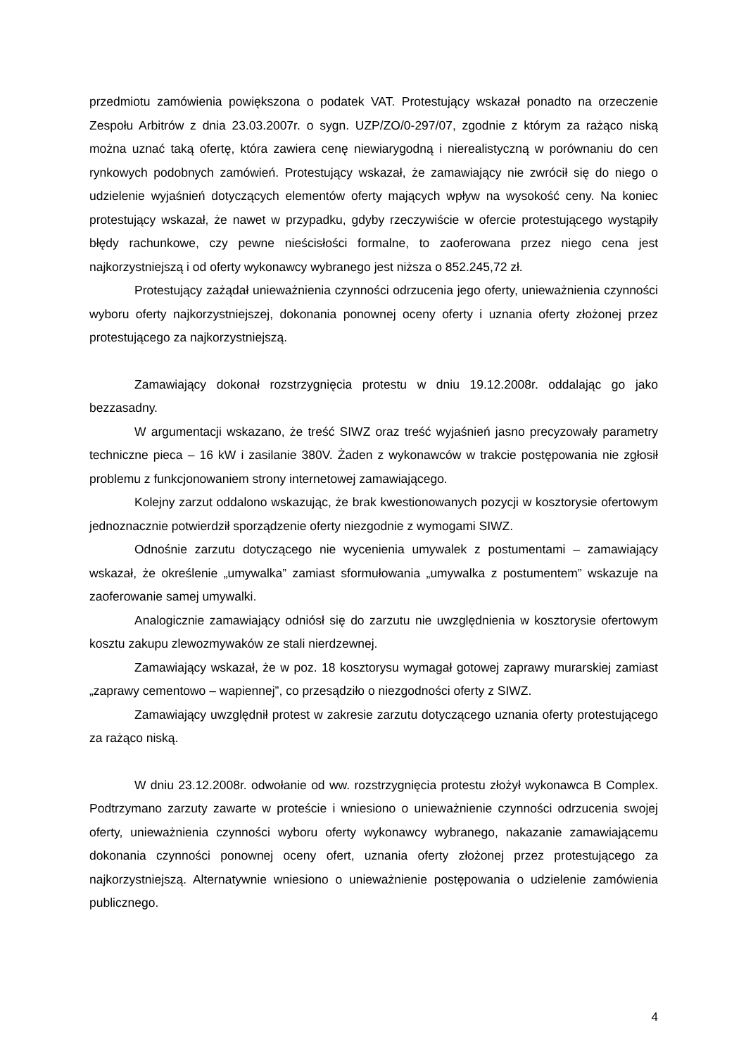przedmiotu zamówienia powiększona o podatek VAT. Protestujący wskazał ponadto na orzeczenie Zespołu Arbitrów z dnia 23.03.2007r. o sygn. UZP/ZO/0-297/07, zgodnie z którym za rażąco niską można uznać taką ofertę, która zawiera cenę niewiarygodną i nierealistyczną w porównaniu do cen rynkowych podobnych zamówień. Protestujący wskazał, że zamawiający nie zwrócił się do niego o udzielenie wyjaśnień dotyczących elementów oferty mających wpływ na wysokość ceny. Na koniec protestujący wskazał, że nawet w przypadku, gdyby rzeczywiście w ofercie protestującego wystąpiły błędy rachunkowe, czy pewne nieścisłości formalne, to zaoferowana przez niego cena jest najkorzystniejszą i od oferty wykonawcy wybranego jest niższa o 852.245,72 zł.
Protestujący zażądał unieważnienia czynności odrzucenia jego oferty, unieważnienia czynności wyboru oferty najkorzystniejszej, dokonania ponownej oceny oferty i uznania oferty złożonej przez protestującego za najkorzystniejszą.
Zamawiający dokonał rozstrzygnięcia protestu w dniu 19.12.2008r. oddalając go jako bezzasadny.
W argumentacji wskazano, że treść SIWZ oraz treść wyjaśnień jasno precyzowały parametry techniczne pieca – 16 kW i zasilanie 380V. Żaden z wykonawców w trakcie postępowania nie zgłosił problemu z funkcjonowaniem strony internetowej zamawiającego.
Kolejny zarzut oddalono wskazując, że brak kwestionowanych pozycji w kosztorysie ofertowym jednoznacznie potwierdził sporządzenie oferty niezgodnie z wymogami SIWZ.
Odnośnie zarzutu dotyczącego nie wycenienia umywalek z postumentami – zamawiający wskazał, że określenie „umywalka” zamiast sformułowania „umywalka z postumentem” wskazuje na zaoferowanie samej umywalki.
Analogicznie zamawiający odniósł się do zarzutu nie uwzględnienia w kosztorysie ofertowym kosztu zakupu zlewozmywaków ze stali nierdzewnej.
Zamawiający wskazał, że w poz. 18 kosztorysu wymagał gotowej zaprawy murarskiej zamiast „zaprawy cementowo – wapiennej”, co przesądziło o niezgodności oferty z SIWZ.
Zamawiający uwzględnił protest w zakresie zarzutu dotyczącego uznania oferty protestującego za rażąco niską.
W dniu 23.12.2008r. odwołanie od ww. rozstrzygnięcia protestu złożył wykonawca B Complex. Podtrzymano zarzuty zawarte w proteście i wniesiono o unieważnienie czynności odrzucenia swojej oferty, unieważnienia czynności wyboru oferty wykonawcy wybranego, nakazanie zamawiającemu dokonania czynności ponownej oceny ofert, uznania oferty złożonej przez protestującego za najkorzystniejszą. Alternatywnie wniesiono o unieważnienie postępowania o udzielenie zamówienia publicznego.
4